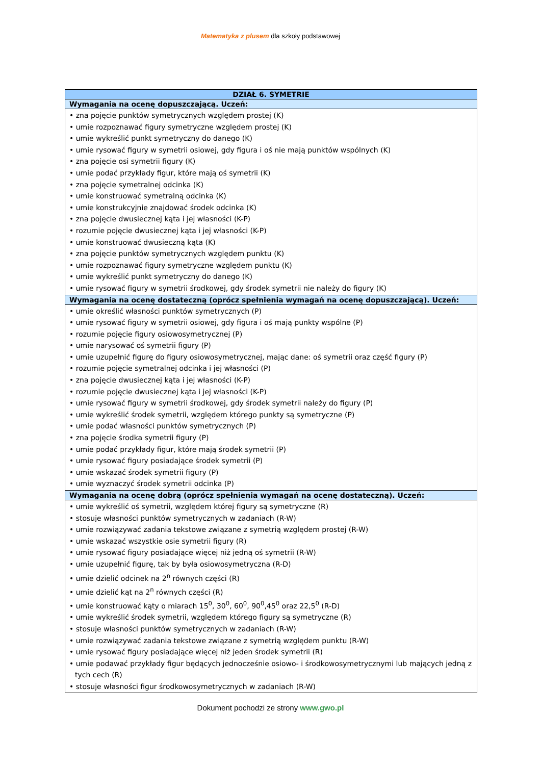Matematyka z plusem dla szkoły podstawowej
| DZIAŁ 6. SYMETRIE |
| --- |
| Wymagania na ocenę dopuszczającą. Uczeń: |
| • zna pojęcie punktów symetrycznych względem prostej (K) • umie rozpoznawać figury symetryczne względem prostej (K) • umie wykreślić punkt symetryczny do danego (K) • umie rysować figury w symetrii osiowej, gdy figura i oś nie mają punktów wspólnych (K) • zna pojęcie osi symetrii figury (K) • umie podać przykłady figur, które mają oś symetrii (K) • zna pojęcie symetralnej odcinka (K) • umie konstruować symetralną odcinka (K) • umie konstrukcyjnie znajdować środek odcinka (K) • zna pojęcie dwusiecznej kąta i jej własności (K-P) • rozumie pojęcie dwusiecznej kąta i jej własności (K-P) • umie konstruować dwusieczną kąta (K) • zna pojęcie punktów symetrycznych względem punktu (K) • umie rozpoznawać figury symetryczne względem punktu (K) • umie wykreślić punkt symetryczny do danego (K) • umie rysować figury w symetrii środkowej, gdy środek symetrii nie należy do figury (K) |
| Wymagania na ocenę dostateczną (oprócz spełnienia wymagań na ocenę dopuszczającą). Uczeń: |
| • umie określić własności punktów symetrycznych (P) • umie rysować figury w symetrii osiowej, gdy figura i oś mają punkty wspólne (P) • rozumie pojęcie figury osiowosymetrycznej (P) • umie narysować oś symetrii figury (P) • umie uzupełnić figurę do figury osiowosymetrycznej, mając dane: oś symetrii oraz część figury (P) • rozumie pojęcie symetralnej odcinka i jej własności (P) • zna pojęcie dwusiecznej kąta i jej własności (K-P) • rozumie pojęcie dwusiecznej kąta i jej własności (K-P) • umie rysować figury w symetrii środkowej, gdy środek symetrii należy do figury (P) • umie wykreślić środek symetrii, względem którego punkty są symetryczne (P) • umie podać własności punktów symetrycznych (P) • zna pojęcie środka symetrii figury (P) • umie podać przykłady figur, które mają środek symetrii (P) • umie rysować figury posiadające środek symetrii (P) • umie wskazać środek symetrii figury (P) • umie wyznaczyć środek symetrii odcinka (P) |
| Wymagania na ocenę dobrą (oprócz spełnienia wymagań na ocenę dostateczną). Uczeń: |
| • umie wykreślić oś symetrii, względem której figury są symetryczne (R) • stosuje własności punktów symetrycznych w zadaniach (R-W) • umie rozwiązywać zadania tekstowe związane z symetrią względem prostej (R-W) • umie wskazać wszystkie osie symetrii figury (R) • umie rysować figury posiadające więcej niż jedną oś symetrii (R-W) • umie uzupełnić figurę, tak by była osiowosymetryczna (R-D) • umie dzielić odcinek na 2<sup>n</sup> równych części (R) • umie dzielić kąt na 2<sup>n</sup> równych części (R) • umie konstruować kąty o miarach 15<sup>0</sup>, 30<sup>0</sup>, 60<sup>0</sup>, 90<sup>0</sup>,45<sup>0</sup> oraz 22,5<sup>0</sup> (R-D) • umie wykreślić środek symetrii, względem którego figury są symetryczne (R) • stosuje własności punktów symetrycznych w zadaniach (R-W) • umie rozwiązywać zadania tekstowe związane z symetrią względem punktu (R-W) • umie rysować figury posiadające więcej niż jeden środek symetrii (R) • umie podawać przykłady figur będących jednocześnie osiowo- i środkowosymetrycznymi lub mających jedną z tych cech (R) • stosuje własności figur środkowosymetrycznych w zadaniach (R-W) |
Dokument pochodzi ze strony www.gwo.pl